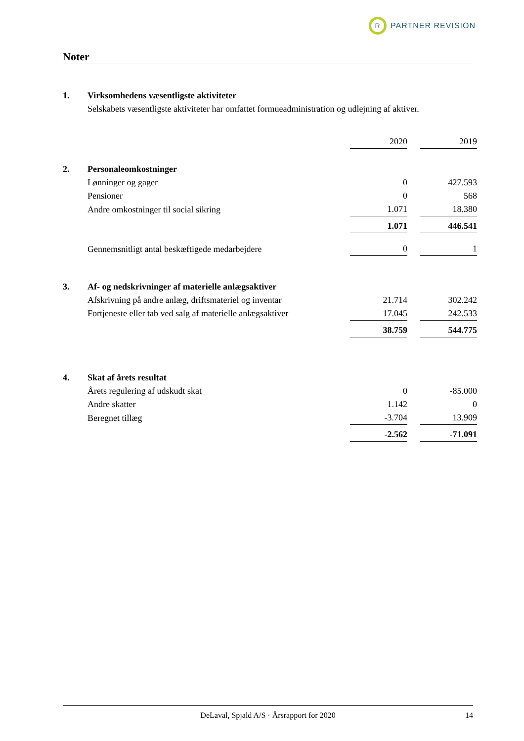R
PARTNER REVISION
Noter
| 1. | Virksomhedens væsentligste aktiviteter | | | |
| | Selskabets væsentligste aktiviteter har omfattet formueadministration og udlejning af aktiver. | | | |
| | | 2020 | | 2019 |
| 2. | Personaleomkostninger | | | |
| | Lønninger og gager | 0 | | 427.593 |
| | Pensioner | 0 | | 568 |
| | Andre omkostninger til social sikring | 1.071 | | 18.380 |
| | | 1.071 | | 446.541 |
| | Gennemsnitligt antal beskæftigede medarbejdere | 0 | | 1 |
| 3. | Af- og nedskrivninger af materielle anlægsaktiver | | | |
| | Afskrivning på andre anlæg, driftsmateriel og inventar | 21.714 | | 302.242 |
| | Fortjeneste eller tab ved salg af materielle anlægsaktiver | 17.045 | | 242.533 |
| | | 38.759 | | 544.775 |
| 4. | Skat af årets resultat | | | |
| | Årets regulering af udskudt skat | 0 | | -85.000 |
| | Andre skatter | 1.142 | | 0 |
| | Beregnet tillæg | -3.704 | | 13.909 |
| | | -2.562 | | -71.091 |
DeLaval, Spjald A/S · Årsrapport for 2020 14